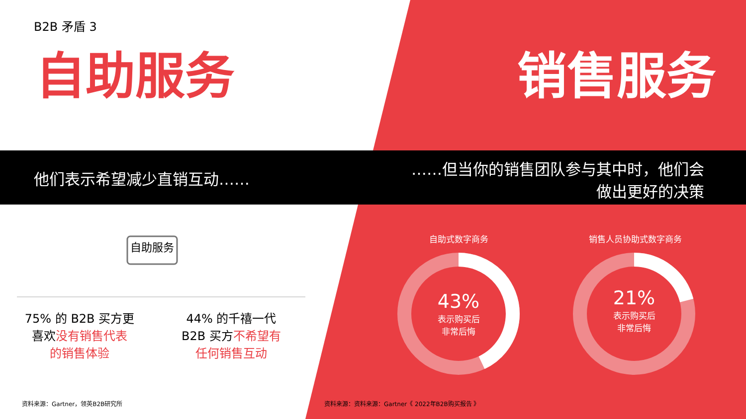B2B 矛盾 3
自助服务 销售服务
他们表示希望减少直销互动……
……但当你的销售团队参与其中时，他们会
做出更好的决策
自助服务
75% 的 B2B 买方更
喜欢没有销售代表
的销售体验
44% 的千禧一代
B2B 买方不希望有
任何销售互动
自助式数字商务 销售人员协助式数字商务
43%
表示购买后
非常后悔
21%
表示购买后
非常后悔
资料来源：Gartner，领英B2B研究所
资料来源：资料来源：Gartner《 2022年B2B购买报告 》